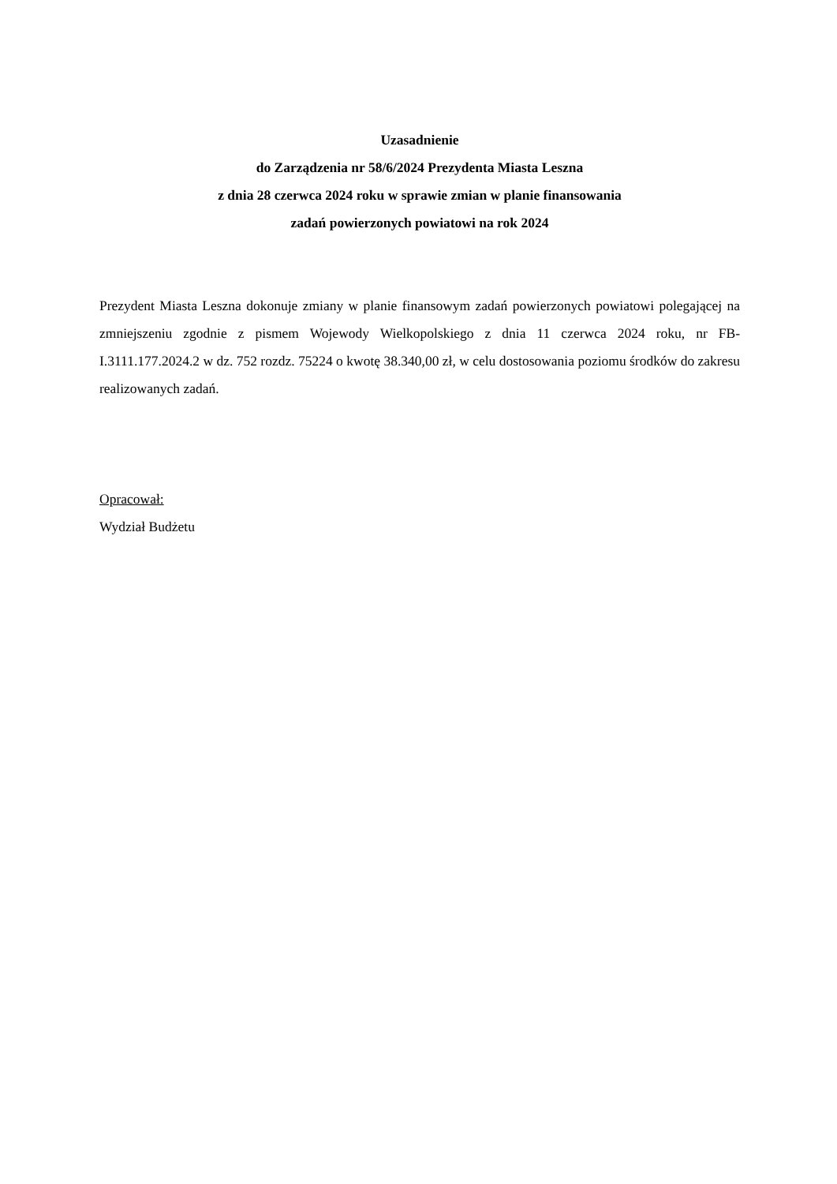Uzasadnienie
do Zarządzenia nr 58/6/2024 Prezydenta Miasta Leszna
z dnia 28 czerwca 2024 roku w sprawie zmian w planie finansowania
zadań powierzonych powiatowi na rok 2024
Prezydent Miasta Leszna dokonuje zmiany w planie finansowym zadań powierzonych powiatowi polegającej na zmniejszeniu zgodnie z pismem Wojewody Wielkopolskiego z dnia 11 czerwca 2024 roku, nr FB-I.3111.177.2024.2 w dz. 752 rozdz. 75224 o kwotę 38.340,00 zł, w celu dostosowania poziomu środków do zakresu realizowanych zadań.
Opracował:
Wydział Budżetu